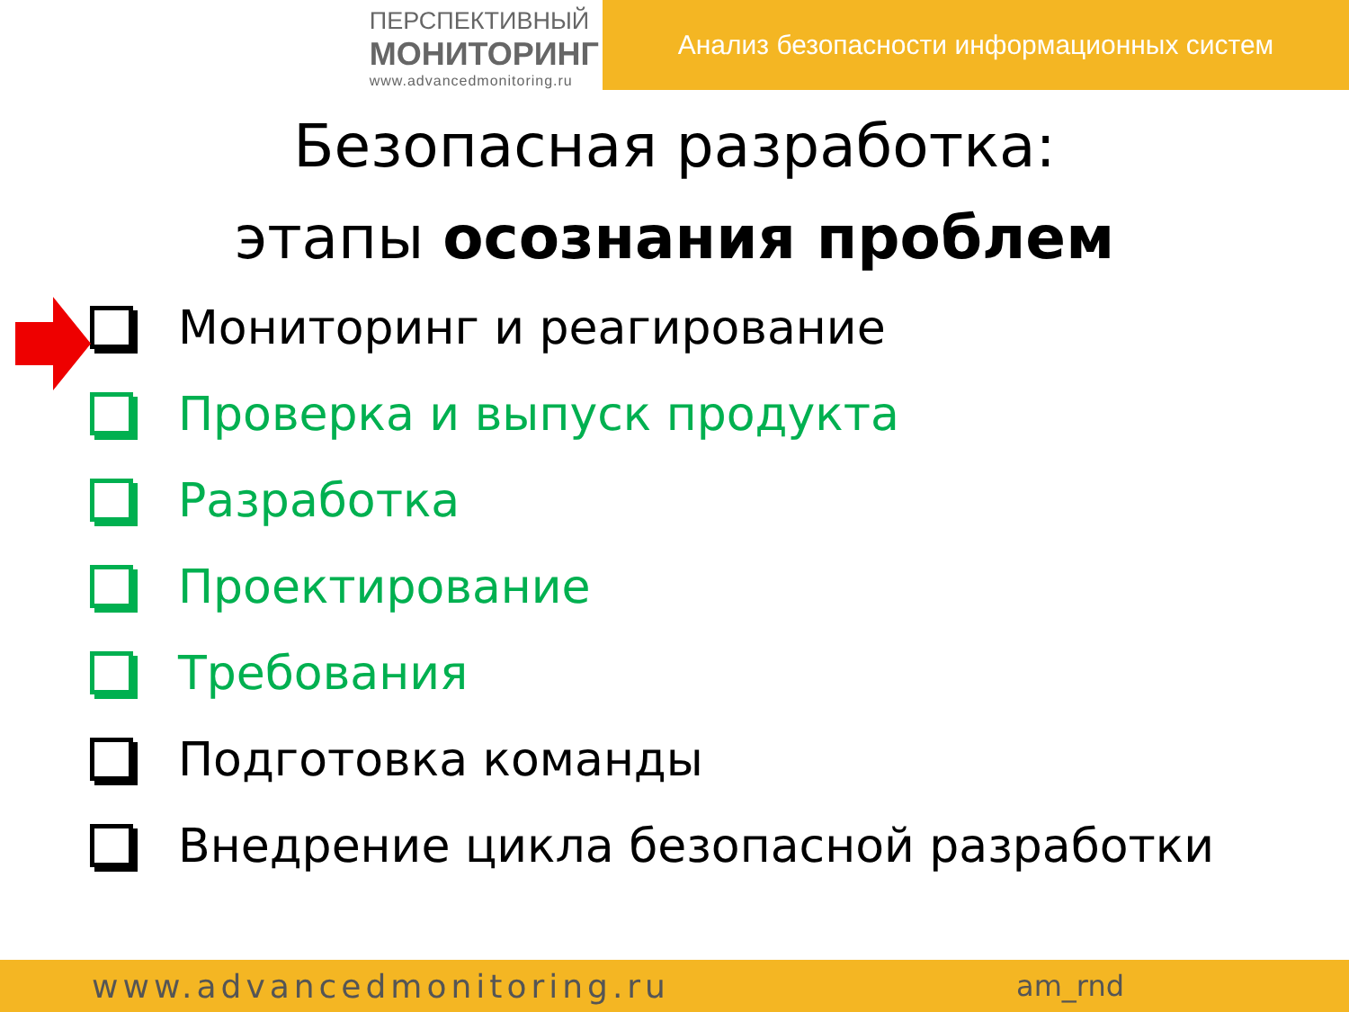ПЕРСПЕКТИВНЫЙ
МОНИТОРИНГ
www.advancedmonitoring.ru
Анализ безопасности информационных систем
Безопасная разработка:
этапы осознания проблем
Мониторинг и реагирование
Проверка и выпуск продукта
Разработка
Проектирование
Требования
Подготовка команды
Внедрение цикла безопасной разработки
www.advancedmonitoring.ru am_rnd